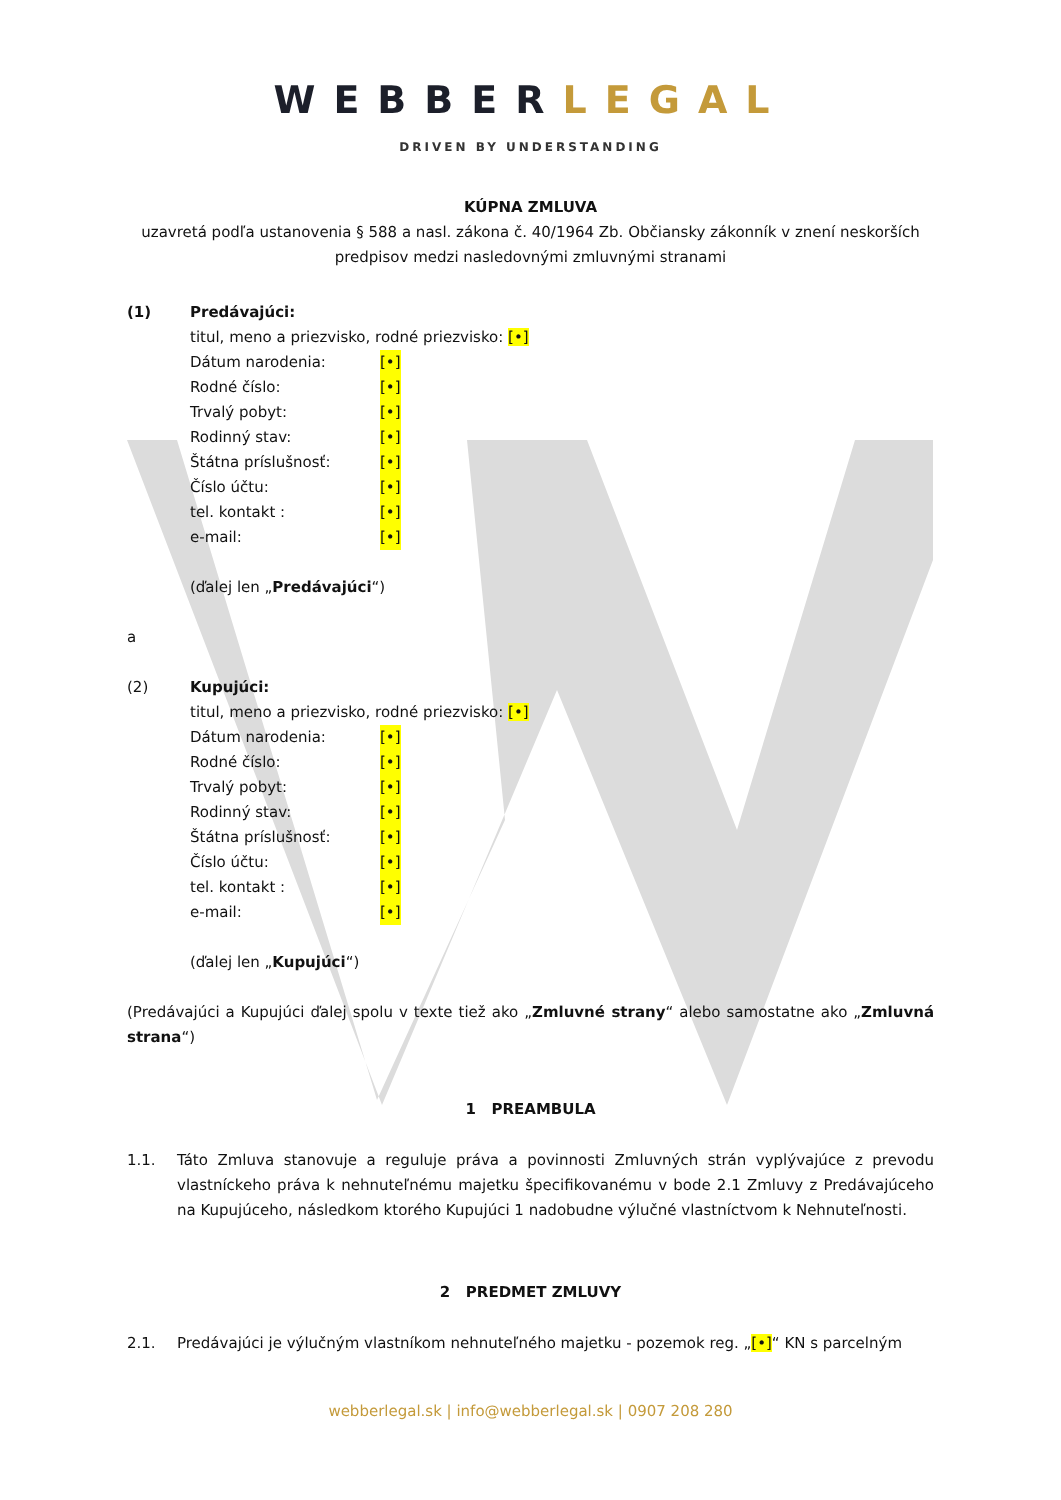WEBBERLEGAL
DRIVEN BY UNDERSTANDING
KÚPNA ZMLUVA
uzavretá podľa ustanovenia § 588 a nasl. zákona č. 40/1964 Zb. Občiansky zákonník v znení neskorších predpisov medzi nasledovnými zmluvnými stranami
(1) Predávajúci:
titul, meno a priezvisko, rodné priezvisko: [•]
Dátum narodenia: [•]
Rodné číslo: [•]
Trvalý pobyt: [•]
Rodinný stav: [•]
Štátna príslušnosť: [•]
Číslo účtu: [•]
tel. kontakt : [•]
e-mail: [•]
(ďalej len „Predávajúci“)
a
(2) Kupujúci:
titul, meno a priezvisko, rodné priezvisko: [•]
Dátum narodenia: [•]
Rodné číslo: [•]
Trvalý pobyt: [•]
Rodinný stav: [•]
Štátna príslušnosť: [•]
Číslo účtu: [•]
tel. kontakt : [•]
e-mail: [•]
(ďalej len „Kupujúci“)
(Predávajúci a Kupujúci ďalej spolu v texte tiež ako „Zmluvné strany“ alebo samostatne ako „Zmluvná strana“)
1 PREAMBULA
1.1. Táto Zmluva stanovuje a reguluje práva a povinnosti Zmluvných strán vyplývajúce z prevodu vlastníckeho práva k nehnuteľnému majetku špecifikovanému v bode 2.1 Zmluvy z Predávajúceho na Kupujúceho, následkom ktorého Kupujúci 1 nadobudne výlučné vlastníctvom k Nehnuteľnosti.
2 PREDMET ZMLUVY
2.1. Predávajúci je výlučným vlastníkom nehnuteľného majetku - pozemok reg. „[•]“ KN s parcelným
webberlegal.sk | info@webberlegal.sk | 0907 208 280